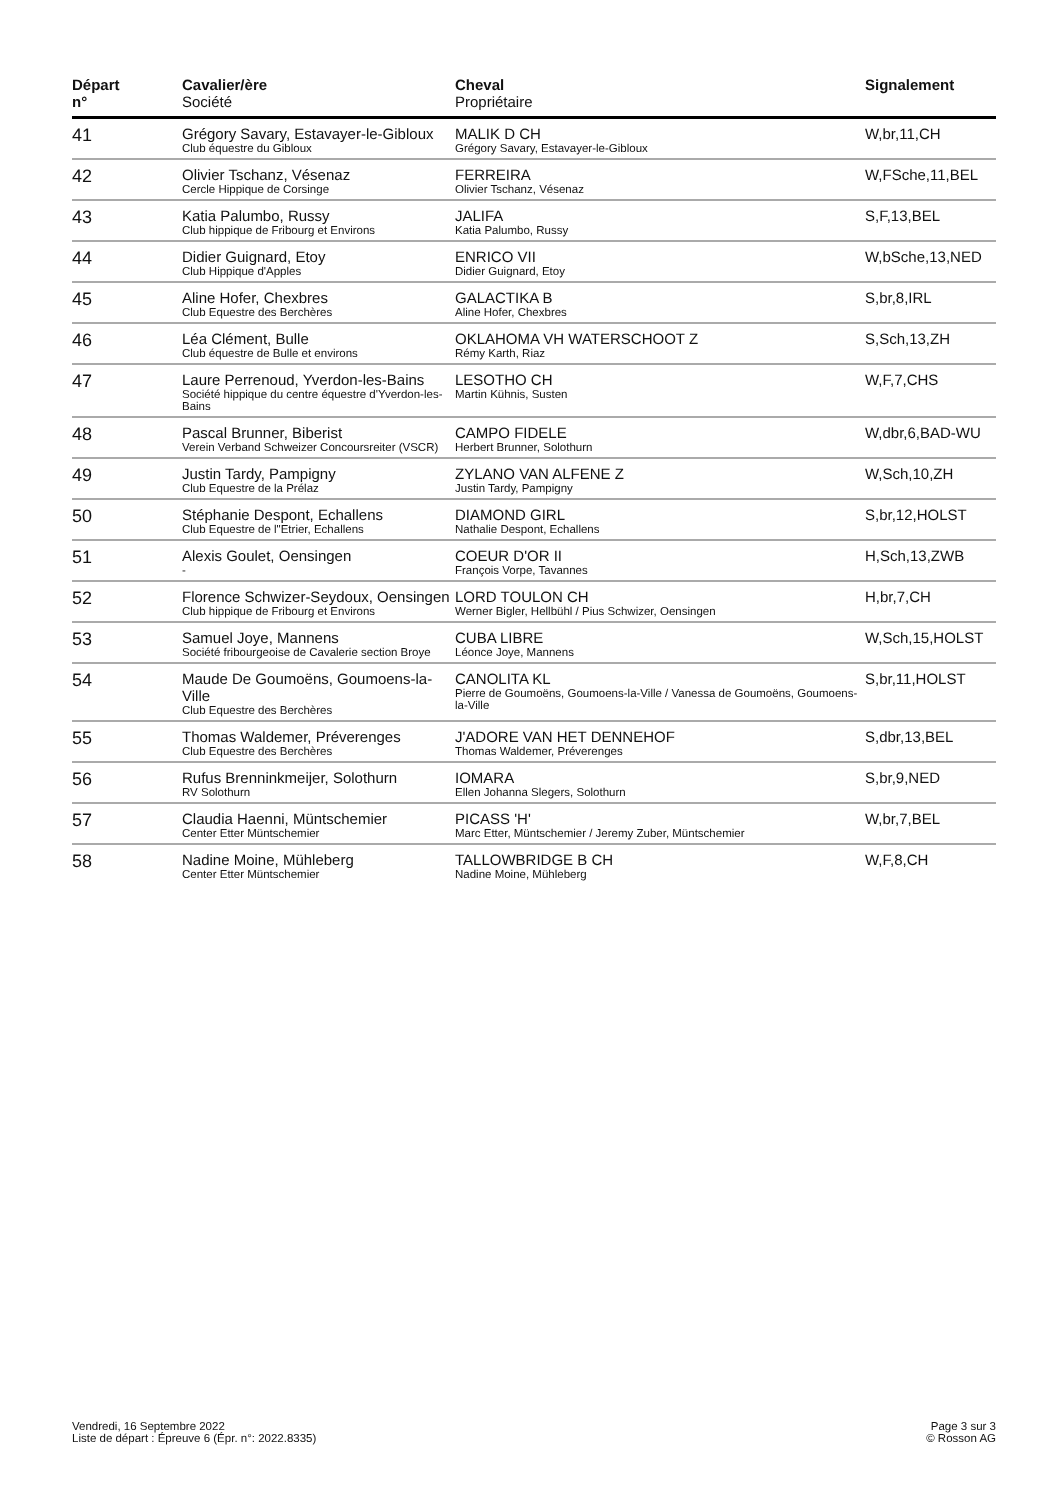| Départ n° | Cavalier/ère Société | Cheval Propriétaire | Signalement |
| --- | --- | --- | --- |
| 41 | Grégory Savary, Estavayer-le-Gibloux Club équestre du Gibloux | MALIK D CH Grégory Savary, Estavayer-le-Gibloux | W,br,11,CH |
| 42 | Olivier Tschanz, Vésenaz Cercle Hippique de Corsinge | FERREIRA Olivier Tschanz, Vésenaz | W,FSche,11,BEL |
| 43 | Katia Palumbo, Russy Club hippique de Fribourg et Environs | JALIFA Katia Palumbo, Russy | S,F,13,BEL |
| 44 | Didier Guignard, Etoy Club Hippique d'Apples | ENRICO VII Didier Guignard, Etoy | W,bSche,13,NED |
| 45 | Aline Hofer, Chexbres Club Equestre des Berchères | GALACTIKA B Aline Hofer, Chexbres | S,br,8,IRL |
| 46 | Léa Clément, Bulle Club équestre de Bulle et environs | OKLAHOMA VH WATERSCHOOT Z Rémy Karth, Riaz | S,Sch,13,ZH |
| 47 | Laure Perrenoud, Yverdon-les-Bains Société hippique du centre équestre d'Yverdon-les-Bains | LESOTHO CH Martin Kühnis, Susten | W,F,7,CHS |
| 48 | Pascal Brunner, Biberist Verein Verband Schweizer Concoursreiter (VSCR) | CAMPO FIDELE Herbert Brunner, Solothurn | W,dbr,6,BAD-WU |
| 49 | Justin Tardy, Pampigny Club Equestre de la Prélaz | ZYLANO VAN ALFENE Z Justin Tardy, Pampigny | W,Sch,10,ZH |
| 50 | Stéphanie Despont, Echallens Club Equestre de l"Etrier, Echallens | DIAMOND GIRL Nathalie Despont, Echallens | S,br,12,HOLST |
| 51 | Alexis Goulet, Oensingen - | COEUR D'OR II François Vorpe, Tavannes | H,Sch,13,ZWB |
| 52 | Florence Schwizer-Seydoux, Oensingen Club hippique de Fribourg et Environs | LORD TOULON CH Werner Bigler, Hellbühl / Pius Schwizer, Oensingen | H,br,7,CH |
| 53 | Samuel Joye, Mannens Société fribourgeoise de Cavalerie section Broye | CUBA LIBRE Léonce Joye, Mannens | W,Sch,15,HOLST |
| 54 | Maude De Goumoëns, Goumoens-la-Ville Club Equestre des Berchères | CANOLITA KL Pierre de Goumoëns, Goumoens-la-Ville / Vanessa de Goumoëns, Goumoens-la-Ville | S,br,11,HOLST |
| 55 | Thomas Waldemer, Préverenges Club Equestre des Berchères | J'ADORE VAN HET DENNEHOF Thomas Waldemer, Préverenges | S,dbr,13,BEL |
| 56 | Rufus Brenninkmeijer, Solothurn RV Solothurn | IOMARA Ellen Johanna Slegers, Solothurn | S,br,9,NED |
| 57 | Claudia Haenni, Müntschemier Center Etter Müntschemier | PICASS 'H' Marc Etter, Müntschemier / Jeremy Zuber, Müntschemier | W,br,7,BEL |
| 58 | Nadine Moine, Mühleberg Center Etter Müntschemier | TALLOWBRIDGE B CH Nadine Moine, Mühleberg | W,F,8,CH |
Vendredi, 16 Septembre 2022
Liste de départ : Épreuve 6 (Épr. n°: 2022.8335)
Page 3 sur 3
© Rosson AG